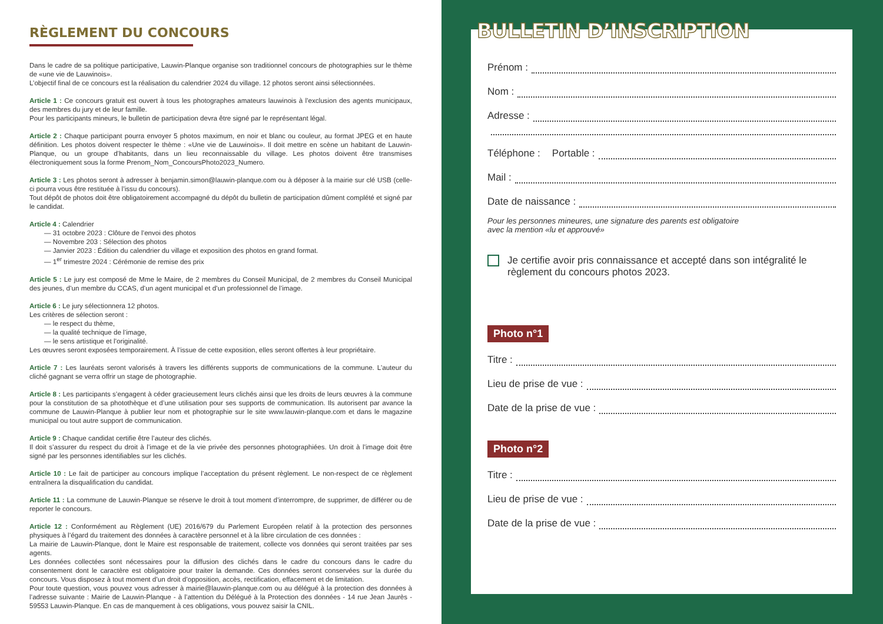RÈGLEMENT DU CONCOURS
Dans le cadre de sa politique participative, Lauwin-Planque organise son traditionnel concours de photographies sur le thème de «une vie de Lauwinois».
L’objectif final de ce concours est la réalisation du calendrier 2024 du village. 12 photos seront ainsi sélectionnées.
Article 1 : Ce concours gratuit est ouvert à tous les photographes amateurs lauwinois à l’exclusion des agents municipaux, des membres du jury et de leur famille.
Pour les participants mineurs, le bulletin de participation devra être signé par le représentant légal.
Article 2 : Chaque participant pourra envoyer 5 photos maximum, en noir et blanc ou couleur, au format JPEG et en haute définition. Les photos doivent respecter le thème : «Une vie de Lauwinois». Il doit mettre en scène un habitant de Lauwin-Planque, ou un groupe d’habitants, dans un lieu reconnaissable du village. Les photos doivent être transmises électroniquement sous la forme Prenom_Nom_ConcoursPhoto2023_Numero.
Article 3 : Les photos seront à adresser à benjamin.simon@lauwin-planque.com ou à déposer à la mairie sur clé USB (celle-ci pourra vous être restituée à l’issu du concours).
Tout dépôt de photos doit être obligatoirement accompagné du dépôt du bulletin de participation dûment complété et signé par le candidat.
Article 4 : Calendrier
— 31 octobre 2023 : Clôture de l’envoi des photos
— Novembre 203 : Sélection des photos
— Janvier 2023 : Édition du calendrier du village et exposition des photos en grand format.
— 1<sup>er</sup> trimestre 2024 : Cérémonie de remise des prix
Article 5 : Le jury est composé de Mme le Maire, de 2 membres du Conseil Municipal, de 2 membres du Conseil Municipal des jeunes, d’un membre du CCAS, d’un agent municipal et d’un professionnel de l’image.
Article 6 : Le jury sélectionnera 12 photos.
Les critères de sélection seront :
— le respect du thème,
— la qualité technique de l’image,
— le sens artistique et l’originalité.
Les œuvres seront exposées temporairement. À l’issue de cette exposition, elles seront offertes à leur propriétaire.
Article 7 : Les lauréats seront valorisés à travers les différents supports de communications de la commune. L’auteur du cliché gagnant se verra offrir un stage de photographie.
Article 8 : Les participants s’engagent à céder gracieusement leurs clichés ainsi que les droits de leurs œuvres à la commune pour la constitution de sa photothèque et d’une utilisation pour ses supports de communication. Ils autorisent par avance la commune de Lauwin-Planque à publier leur nom et photographie sur le site www.lauwin-planque.com et dans le magazine municipal ou tout autre support de communication.
Article 9 : Chaque candidat certifie être l’auteur des clichés.
Il doit s’assurer du respect du droit à l’image et de la vie privée des personnes photographiées. Un droit à l’image doit être signé par les personnes identifiables sur les clichés.
Article 10 : Le fait de participer au concours implique l’acceptation du présent règlement. Le non-respect de ce règlement entraînera la disqualification du candidat.
Article 11 : La commune de Lauwin-Planque se réserve le droit à tout moment d’interrompre, de supprimer, de différer ou de reporter le concours.
Article 12 : Conformément au Règlement (UE) 2016/679 du Parlement Européen relatif à la protection des personnes physiques à l’égard du traitement des données à caractère personnel et à la libre circulation de ces données :
La mairie de Lauwin-Planque, dont le Maire est responsable de traitement, collecte vos données qui seront traitées par ses agents.
Les données collectées sont nécessaires pour la diffusion des clichés dans le cadre du concours dans le cadre du consentement dont le caractère est obligatoire pour traiter la demande. Ces données seront conservées sur la durée du concours. Vous disposez à tout moment d’un droit d’opposition, accès, rectification, effacement et de limitation.
Pour toute question, vous pouvez vous adresser à mairie@lauwin-planque.com ou au délégué à la protection des données à l’adresse suivante : Mairie de Lauwin-Planque - à l’attention du Délégué à la Protection des données - 14 rue Jean Jaurès - 59553 Lauwin-Planque. En cas de manquement à ces obligations, vous pouvez saisir la CNIL.
Prénom :
Nom :
Adresse :
Téléphone : Portable :
Mail :
Date de naissance :
Pour les personnes mineures, une signature des parents est obligatoire
avec la mention «lu et approuvé»
Je certifie avoir pris connaissance et accepté dans son intégralité le règlement du concours photos 2023.
Photo n°1
Titre :
Lieu de prise de vue :
Date de la prise de vue :
Photo n°2
Titre :
Lieu de prise de vue :
Date de la prise de vue :
BULLETIN D’INSCRIPTION